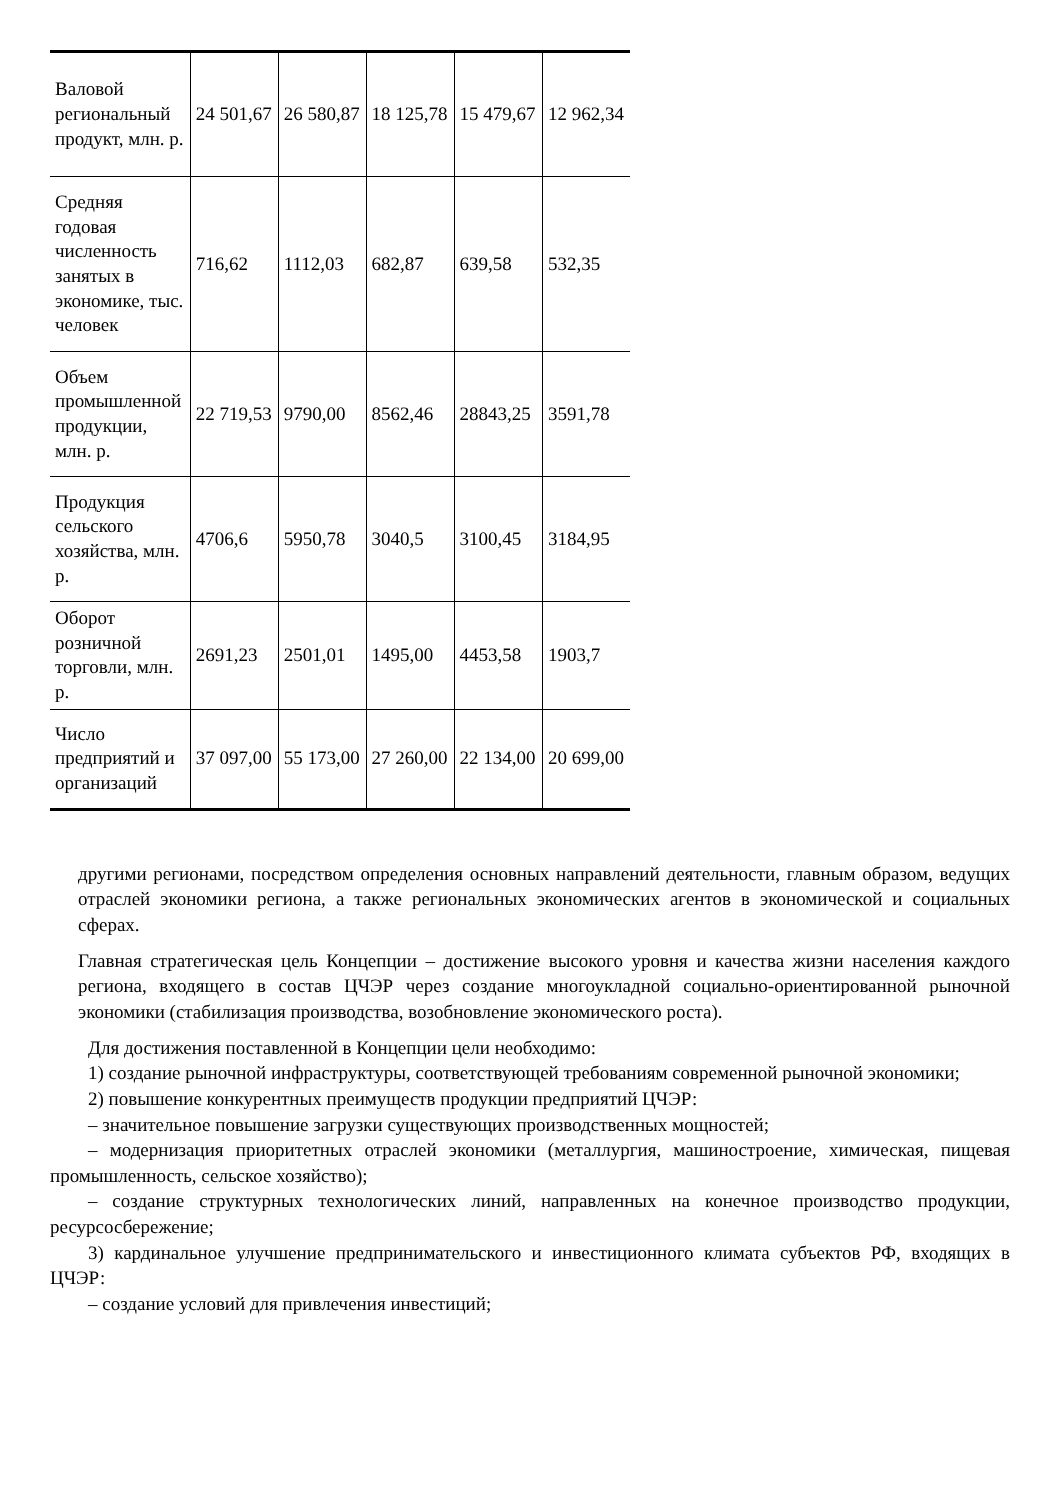| Валовой региональный продукт, млн. р. | 24 501,67 | 26 580,87 | 18 125,78 | 15 479,67 | 12 962,34 |
| Средняя годовая численность занятых в экономике, тыс. человек | 716,62 | 1112,03 | 682,87 | 639,58 | 532,35 |
| Объем промышленной продукции, млн. р. | 22 719,53 | 9790,00 | 8562,46 | 28843,25 | 3591,78 |
| Продукция сельского хозяйства, млн. р. | 4706,6 | 5950,78 | 3040,5 | 3100,45 | 3184,95 |
| Оборот розничной торговли, млн. р. | 2691,23 | 2501,01 | 1495,00 | 4453,58 | 1903,7 |
| Число предприятий и организаций | 37 097,00 | 55 173,00 | 27 260,00 | 22 134,00 | 20 699,00 |
другими регионами, посредством определения основных направлений деятельности, главным образом, ведущих отраслей экономики региона, а также региональных экономических агентов в экономической и социальных сферах.
Главная стратегическая цель Концепции – достижение высокого уровня и качества жизни населения каждого региона, входящего в состав ЦЧЭР через создание многоукладной социально-ориентированной рыночной экономики (стабилизация производства, возобновление экономического роста).
Для достижения поставленной в Концепции цели необходимо:
1) создание рыночной инфраструктуры, соответствующей требованиям современной рыночной экономики;
2) повышение конкурентных преимуществ продукции предприятий ЦЧЭР:
– значительное повышение загрузки существующих производственных мощностей;
– модернизация приоритетных отраслей экономики (металлургия, машиностроение, химическая, пищевая промышленность, сельское хозяйство);
– создание структурных технологических линий, направленных на конечное производство продукции, ресурсосбережение;
3) кардинальное улучшение предпринимательского и инвестиционного климата субъектов РФ, входящих в ЦЧЭР:
– создание условий для привлечения инвестиций;